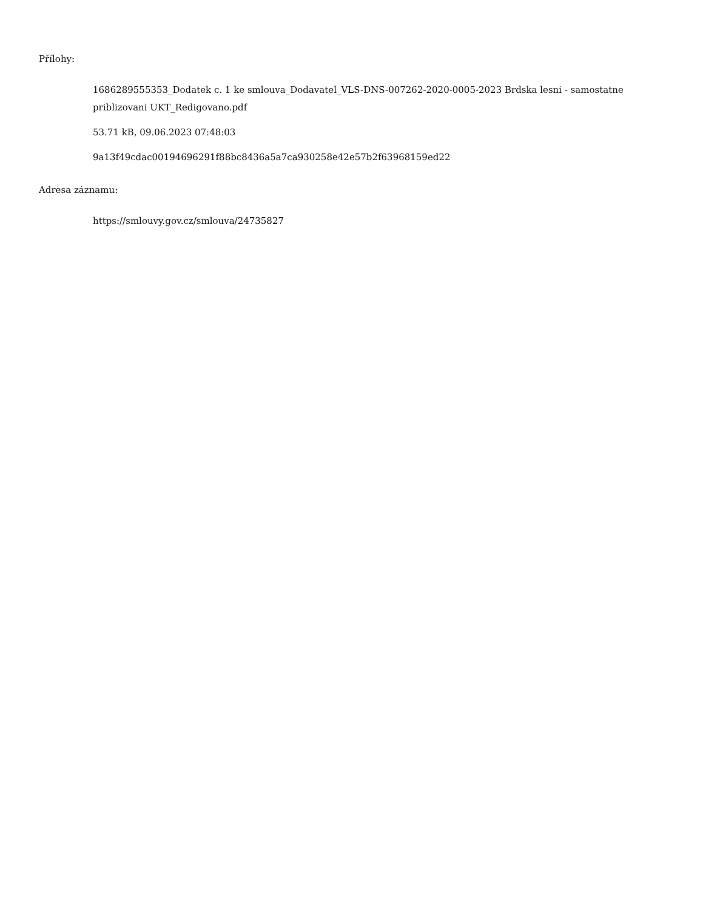Přílohy:
1686289555353_Dodatek c. 1 ke smlouva_Dodavatel_VLS-DNS-007262-2020-0005-2023 Brdska lesni - samostatne priblizovani UKT_Redigovano.pdf
53.71 kB, 09.06.2023 07:48:03
9a13f49cdac00194696291f88bc8436a5a7ca930258e42e57b2f63968159ed22
Adresa záznamu:
https://smlouvy.gov.cz/smlouva/24735827